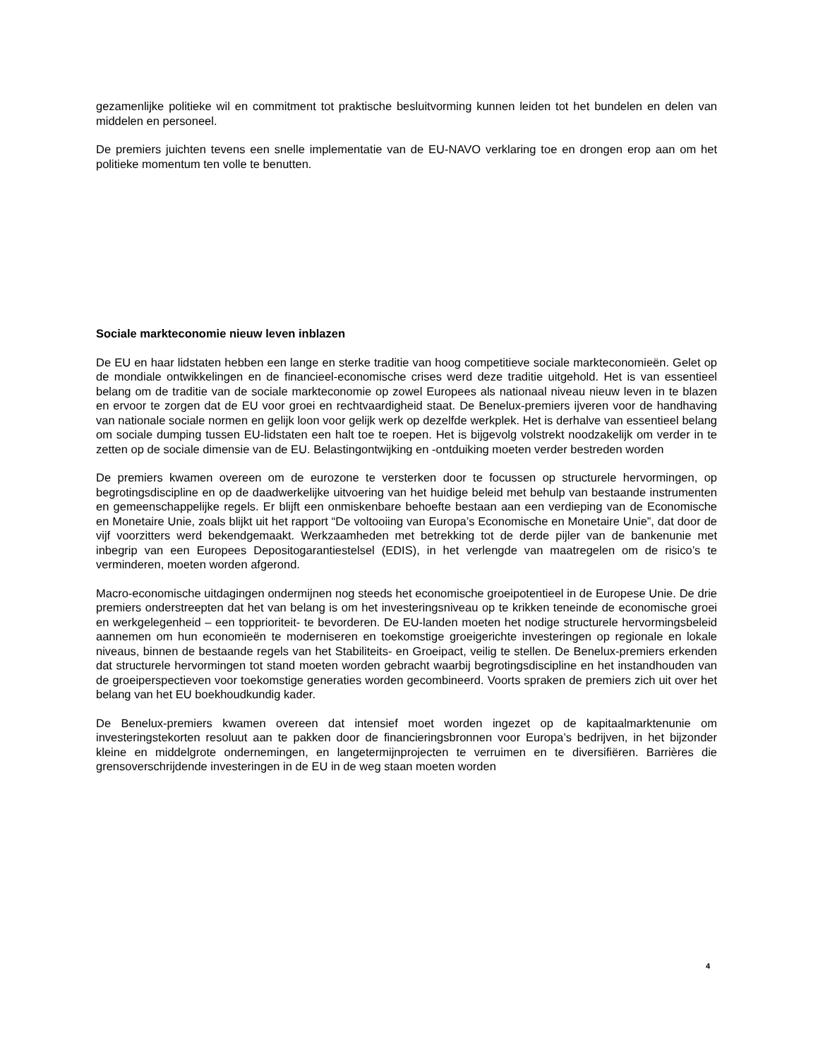gezamenlijke politieke wil en commitment tot praktische besluitvorming kunnen leiden tot het bundelen en delen van middelen en personeel.
De premiers juichten tevens een snelle implementatie van de EU-NAVO verklaring toe en drongen erop aan om het politieke momentum ten volle te benutten.
Sociale markteconomie nieuw leven inblazen
De EU en haar lidstaten hebben een lange en sterke traditie van hoog competitieve sociale markteconomieën. Gelet op de mondiale ontwikkelingen en de financieel-economische crises werd deze traditie uitgehold. Het is van essentieel belang om de traditie van de sociale markteconomie op zowel Europees als nationaal niveau nieuw leven in te blazen en ervoor te zorgen dat de EU voor groei en rechtvaardigheid staat. De Benelux-premiers ijveren voor de handhaving van nationale sociale normen en gelijk loon voor gelijk werk op dezelfde werkplek. Het is derhalve van essentieel belang om sociale dumping tussen EU-lidstaten een halt toe te roepen. Het is bijgevolg volstrekt noodzakelijk om verder in te zetten op de sociale dimensie van de EU. Belastingontwijking en -ontduiking moeten verder bestreden worden
De premiers kwamen overeen om de eurozone te versterken door te focussen op structurele hervormingen, op begrotingsdiscipline en op de daadwerkelijke uitvoering van het huidige beleid met behulp van bestaande instrumenten en gemeenschappelijke regels. Er blijft een onmiskenbare behoefte bestaan aan een verdieping van de Economische en Monetaire Unie, zoals blijkt uit het rapport “De voltooiing van Europa’s Economische en Monetaire Unie”, dat door de vijf voorzitters werd bekendgemaakt. Werkzaamheden met betrekking tot de derde pijler van de bankenunie met inbegrip van een Europees Depositogarantiestelsel (EDIS), in het verlengde van maatregelen om de risico’s te verminderen, moeten worden afgerond.
Macro-economische uitdagingen ondermijnen nog steeds het economische groeipotentieel in de Europese Unie. De drie premiers onderstreepten dat het van belang is om het investeringsniveau op te krikken teneinde de economische groei en werkgelegenheid – een topprioriteit- te bevorderen. De EU-landen moeten het nodige structurele hervormingsbeleid aannemen om hun economieën te moderniseren en toekomstige groeigerichte investeringen op regionale en lokale niveaus, binnen de bestaande regels van het Stabiliteits- en Groeipact, veilig te stellen. De Benelux-premiers erkenden dat structurele hervormingen tot stand moeten worden gebracht waarbij begrotingsdiscipline en het instandhouden van de groeiperspectieven voor toekomstige generaties worden gecombineerd. Voorts spraken de premiers zich uit over het belang van het EU boekhoudkundig kader.
De Benelux-premiers kwamen overeen dat intensief moet worden ingezet op de kapitaalmarktenunie om investeringstekorten resoluut aan te pakken door de financieringsbronnen voor Europa’s bedrijven, in het bijzonder kleine en middelgrote ondernemingen, en langetermijnprojecten te verruimen en te diversifiëren. Barrières die grensoverschrijdende investeringen in de EU in de weg staan moeten worden
4